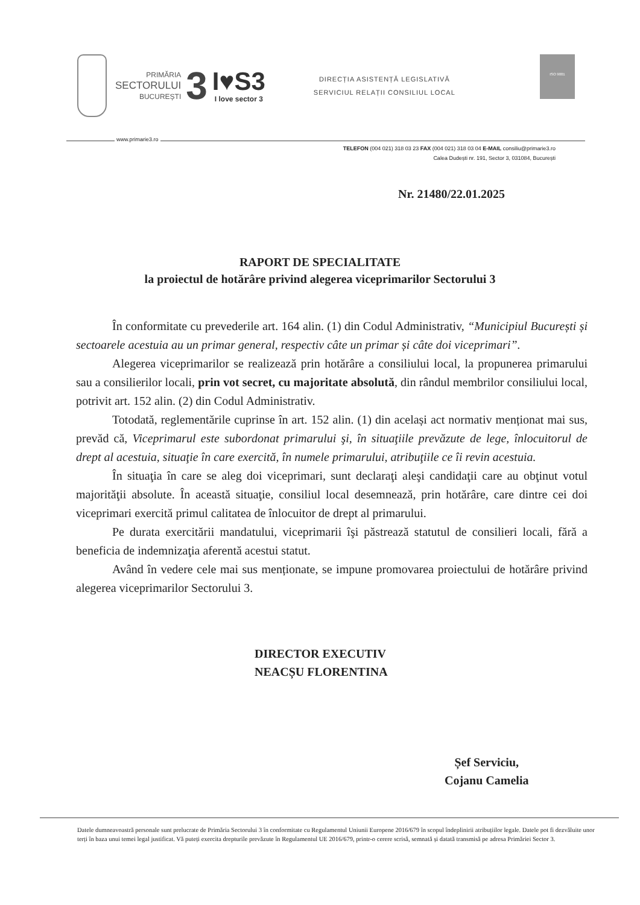PRIMĂRIA
SECTORULUI
BUCUREȘTI
3
I♥S3
I love sector 3
DIRECȚIA ASISTENȚĂ LEGISLATIVĂ
SERVICIUL RELAȚII CONSILIUL LOCAL
ISO 9001
www.primarie3.ro
TELEFON (004 021) 318 03 23 FAX (004 021) 318 03 04 E-MAIL consiliu@primarie3.ro
Calea Dudești nr. 191, Sector 3, 031084, București
Nr. 21480/22.01.2025
RAPORT DE SPECIALITATE
la proiectul de hotărâre privind alegerea viceprimarilor Sectorului 3
În conformitate cu prevederile art. 164 alin. (1) din Codul Administrativ, “Municipiul București și sectoarele acestuia au un primar general, respectiv câte un primar și câte doi viceprimari”.
Alegerea viceprimarilor se realizează prin hotărâre a consiliului local, la propunerea primarului sau a consilierilor locali, prin vot secret, cu majoritate absolută, din rândul membrilor consiliului local, potrivit art. 152 alin. (2) din Codul Administrativ.
Totodată, reglementările cuprinse în art. 152 alin. (1) din același act normativ menționat mai sus, prevăd că, Viceprimarul este subordonat primarului şi, în situaţiile prevăzute de lege, înlocuitorul de drept al acestuia, situaţie în care exercită, în numele primarului, atribuţiile ce îi revin acestuia.
În situaţia în care se aleg doi viceprimari, sunt declaraţi aleşi candidaţii care au obţinut votul majorităţii absolute. În această situaţie, consiliul local desemnează, prin hotărâre, care dintre cei doi viceprimari exercită primul calitatea de înlocuitor de drept al primarului.
Pe durata exercitării mandatului, viceprimarii îşi păstrează statutul de consilieri locali, fără a beneficia de indemnizaţia aferentă acestui statut.
Având în vedere cele mai sus menționate, se impune promovarea proiectului de hotărâre privind alegerea viceprimarilor Sectorului 3.
DIRECTOR EXECUTIV
NEACȘU FLORENTINA
Șef Serviciu,
Cojanu Camelia
Datele dumneavoastră personale sunt prelucrate de Primăria Sectorului 3 în conformitate cu Regulamentul Uniunii Europene 2016/679 în scopul îndeplinirii atribuțiilor legale. Datele pot fi dezvăluite unor terți în baza unui temei legal justificat. Vă puteți exercita drepturile prevăzute în Regulamentul UE 2016/679, printr-o cerere scrisă, semnată și datată transmisă pe adresa Primăriei Sector 3.